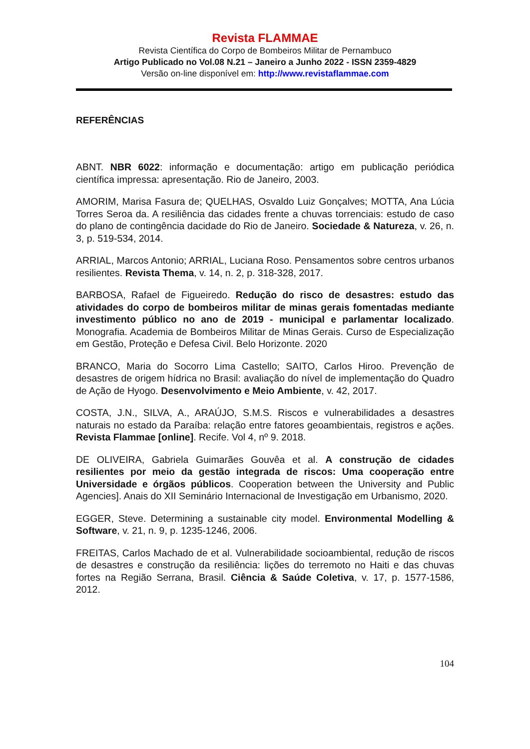Revista FLAMMAE
Revista Científica do Corpo de Bombeiros Militar de Pernambuco
Artigo Publicado no Vol.08 N.21 – Janeiro a Junho 2022 - ISSN 2359-4829
Versão on-line disponível em: http://www.revistaflammae.com
REFERÊNCIAS
ABNT. NBR 6022: informação e documentação: artigo em publicação periódica científica impressa: apresentação. Rio de Janeiro, 2003.
AMORIM, Marisa Fasura de; QUELHAS, Osvaldo Luiz Gonçalves; MOTTA, Ana Lúcia Torres Seroa da. A resiliência das cidades frente a chuvas torrenciais: estudo de caso do plano de contingência dacidade do Rio de Janeiro. Sociedade & Natureza, v. 26, n. 3, p. 519-534, 2014.
ARRIAL, Marcos Antonio; ARRIAL, Luciana Roso. Pensamentos sobre centros urbanos resilientes. Revista Thema, v. 14, n. 2, p. 318-328, 2017.
BARBOSA, Rafael de Figueiredo. Redução do risco de desastres: estudo das atividades do corpo de bombeiros militar de minas gerais fomentadas mediante investimento público no ano de 2019 - municipal e parlamentar localizado. Monografia. Academia de Bombeiros Militar de Minas Gerais. Curso de Especialização em Gestão, Proteção e Defesa Civil. Belo Horizonte. 2020
BRANCO, Maria do Socorro Lima Castello; SAITO, Carlos Hiroo. Prevenção de desastres de origem hídrica no Brasil: avaliação do nível de implementação do Quadro de Ação de Hyogo. Desenvolvimento e Meio Ambiente, v. 42, 2017.
COSTA, J.N., SILVA, A., ARAÚJO, S.M.S. Riscos e vulnerabilidades a desastres naturais no estado da Paraíba: relação entre fatores geoambientais, registros e ações. Revista Flammae [online]. Recife. Vol 4, nº 9. 2018.
DE OLIVEIRA, Gabriela Guimarães Gouvêa et al. A construção de cidades resilientes por meio da gestão integrada de riscos: Uma cooperação entre Universidade e órgãos públicos. Cooperation between the University and Public Agencies]. Anais do XII Seminário Internacional de Investigação em Urbanismo, 2020.
EGGER, Steve. Determining a sustainable city model. Environmental Modelling & Software, v. 21, n. 9, p. 1235-1246, 2006.
FREITAS, Carlos Machado de et al. Vulnerabilidade socioambiental, redução de riscos de desastres e construção da resiliência: lições do terremoto no Haiti e das chuvas fortes na Região Serrana, Brasil. Ciência & Saúde Coletiva, v. 17, p. 1577-1586, 2012.
104